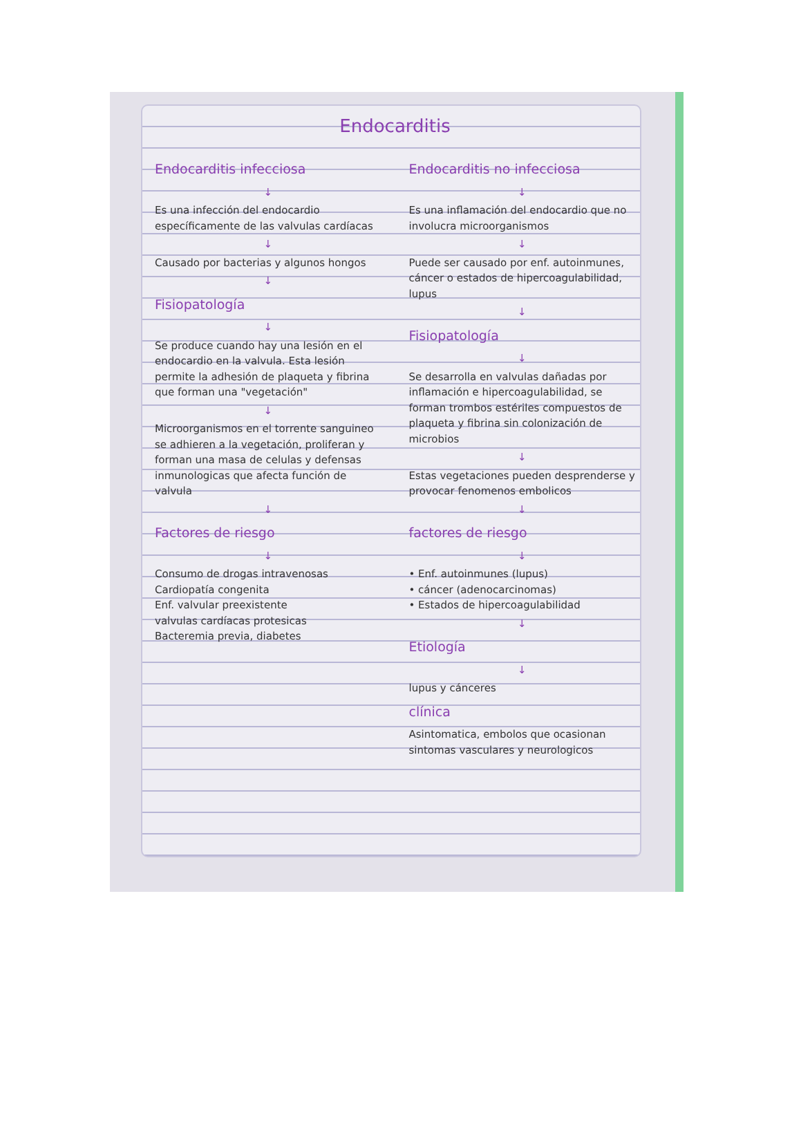Endocarditis
Endocarditis infecciosa
↓
Es una infección del endocardio específicamente de las valvulas cardíacas
↓
Causado por bacterias y algunos hongos
↓
Fisiopatología
↓
Se produce cuando hay una lesión en el endocardio en la valvula. Esta lesión permite la adhesión de plaqueta y fibrina que forman una "vegetación"
↓
Microorganismos en el torrente sanguineo se adhieren a la vegetación, proliferan y forman una masa de celulas y defensas inmunologicas que afecta función de valvula
↓
Factores de riesgo
↓
Consumo de drogas intravenosas
Cardiopatía congenita
Enf. valvular preexistente
valvulas cardíacas protesicas
Bacteremia previa, diabetes
Endocarditis no infecciosa
↓
Es una inflamación del endocardio que no involucra microorganismos
↓
Puede ser causado por enf. autoinmunes, cáncer o estados de hipercoagulabilidad, lupus
↓
Fisiopatología
↓
Se desarrolla en valvulas dañadas por inflamación e hipercoagulabilidad, se forman trombos estériles compuestos de plaqueta y fibrina sin colonización de microbios
↓
Estas vegetaciones pueden desprenderse y provocar fenomenos embolicos
↓
factores de riesgo
↓
• Enf. autoinmunes (lupus)
• cáncer (adenocarcinomas)
• Estados de hipercoagulabilidad
↓
Etiología
↓
lupus y cánceres
clínica
Asintomatica, embolos que ocasionan sintomas vasculares y neurologicos